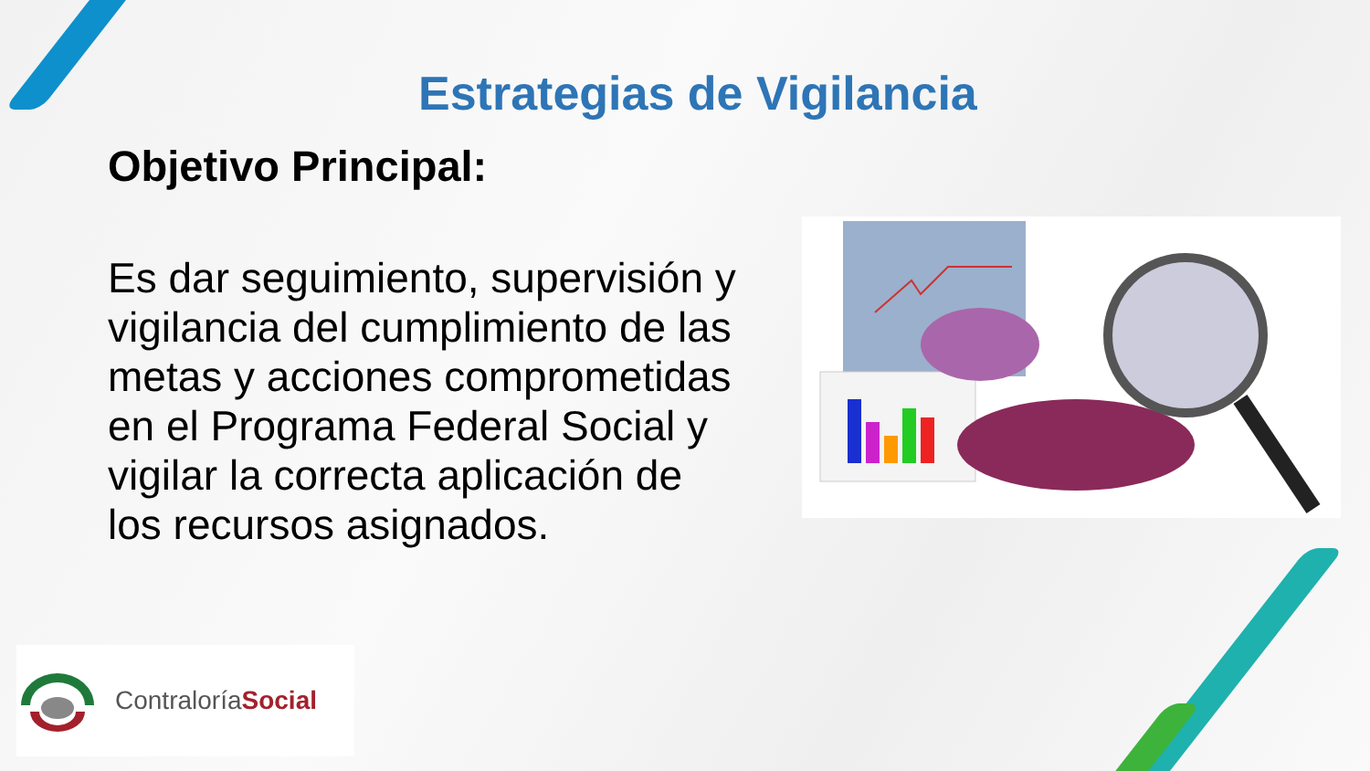Estrategias de Vigilancia
Objetivo Principal:
Es dar seguimiento, supervisión y vigilancia del cumplimiento de las metas y acciones comprometidas en el Programa Federal Social y vigilar la correcta aplicación de los recursos asignados.
ContraloríaSocial